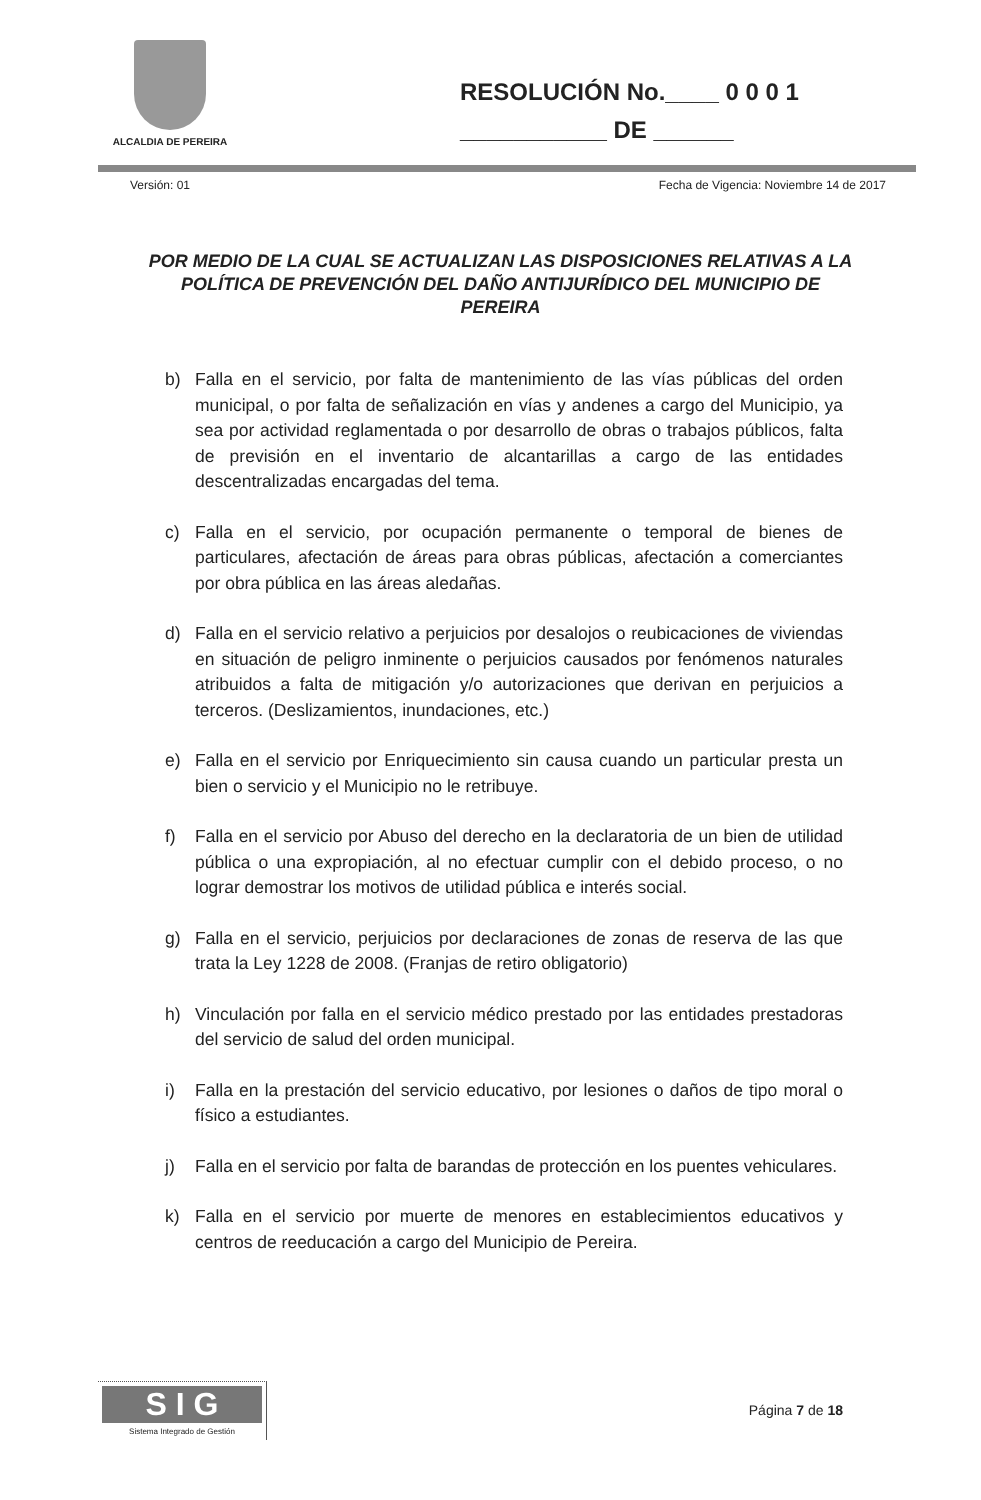ALCALDIA DE PEREIRA
RESOLUCIÓN No.____ 0 0 0 1
___________ DE ______
Versión: 01 Fecha de Vigencia: Noviembre 14 de 2017
POR MEDIO DE LA CUAL SE ACTUALIZAN LAS DISPOSICIONES RELATIVAS A LA POLÍTICA DE PREVENCIÓN DEL DAÑO ANTIJURÍDICO DEL MUNICIPIO DE PEREIRA
b) Falla en el servicio, por falta de mantenimiento de las vías públicas del orden municipal, o por falta de señalización en vías y andenes a cargo del Municipio, ya sea por actividad reglamentada o por desarrollo de obras o trabajos públicos, falta de previsión en el inventario de alcantarillas a cargo de las entidades descentralizadas encargadas del tema.
c) Falla en el servicio, por ocupación permanente o temporal de bienes de particulares, afectación de áreas para obras públicas, afectación a comerciantes por obra pública en las áreas aledañas.
d) Falla en el servicio relativo a perjuicios por desalojos o reubicaciones de viviendas en situación de peligro inminente o perjuicios causados por fenómenos naturales atribuidos a falta de mitigación y/o autorizaciones que derivan en perjuicios a terceros. (Deslizamientos, inundaciones, etc.)
e) Falla en el servicio por Enriquecimiento sin causa cuando un particular presta un bien o servicio y el Municipio no le retribuye.
f) Falla en el servicio por Abuso del derecho en la declaratoria de un bien de utilidad pública o una expropiación, al no efectuar cumplir con el debido proceso, o no lograr demostrar los motivos de utilidad pública e interés social.
g) Falla en el servicio, perjuicios por declaraciones de zonas de reserva de las que trata la Ley 1228 de 2008. (Franjas de retiro obligatorio)
h) Vinculación por falla en el servicio médico prestado por las entidades prestadoras del servicio de salud del orden municipal.
i) Falla en la prestación del servicio educativo, por lesiones o daños de tipo moral o físico a estudiantes.
j) Falla en el servicio por falta de barandas de protección en los puentes vehiculares.
k) Falla en el servicio por muerte de menores en establecimientos educativos y centros de reeducación a cargo del Municipio de Pereira.
S I G
Sistema Integrado de Gestión
Página 7 de 18